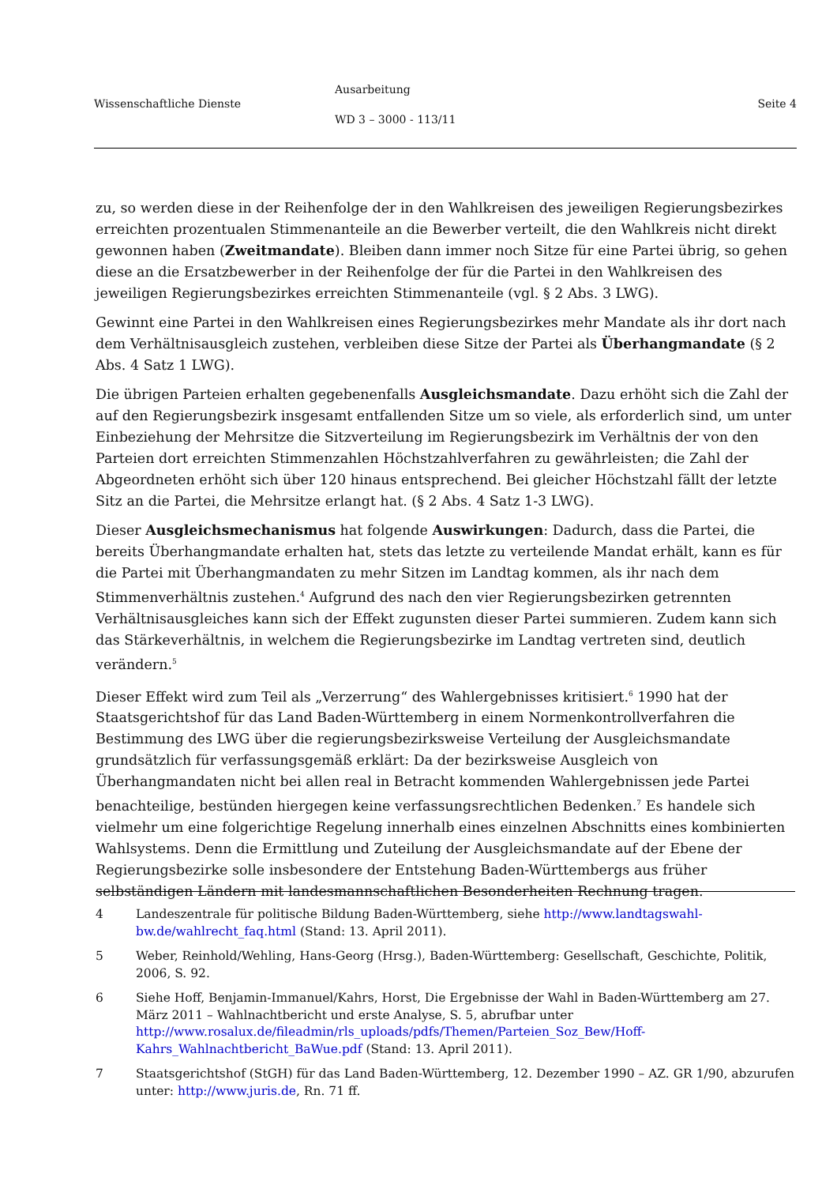Wissenschaftliche Dienste
Ausarbeitung
WD 3 – 3000 - 113/11
Seite 4
zu, so werden diese in der Reihenfolge der in den Wahlkreisen des jeweiligen Regierungsbezirkes erreichten prozentualen Stimmenanteile an die Bewerber verteilt, die den Wahlkreis nicht direkt gewonnen haben (Zweitmandate). Bleiben dann immer noch Sitze für eine Partei übrig, so gehen diese an die Ersatzbewerber in der Reihenfolge der für die Partei in den Wahlkreisen des jeweiligen Regierungsbezirkes erreichten Stimmenanteile (vgl. § 2 Abs. 3 LWG).
Gewinnt eine Partei in den Wahlkreisen eines Regierungsbezirkes mehr Mandate als ihr dort nach dem Verhältnisausgleich zustehen, verbleiben diese Sitze der Partei als Überhangmandate (§ 2 Abs. 4 Satz 1 LWG).
Die übrigen Parteien erhalten gegebenenfalls Ausgleichsmandate. Dazu erhöht sich die Zahl der auf den Regierungsbezirk insgesamt entfallenden Sitze um so viele, als erforderlich sind, um unter Einbeziehung der Mehrsitze die Sitzverteilung im Regierungsbezirk im Verhältnis der von den Parteien dort erreichten Stimmenzahlen Höchstzahlverfahren zu gewährleisten; die Zahl der Abgeordneten erhöht sich über 120 hinaus entsprechend. Bei gleicher Höchstzahl fällt der letzte Sitz an die Partei, die Mehrsitze erlangt hat. (§ 2 Abs. 4 Satz 1-3 LWG).
Dieser Ausgleichsmechanismus hat folgende Auswirkungen: Dadurch, dass die Partei, die bereits Überhangmandate erhalten hat, stets das letzte zu verteilende Mandat erhält, kann es für die Partei mit Überhangmandaten zu mehr Sitzen im Landtag kommen, als ihr nach dem Stimmenverhältnis zustehen.<sup>4</sup> Aufgrund des nach den vier Regierungsbezirken getrennten Verhältnisausgleiches kann sich der Effekt zugunsten dieser Partei summieren. Zudem kann sich das Stärkeverhältnis, in welchem die Regierungsbezirke im Landtag vertreten sind, deutlich verändern.<sup>5</sup>
Dieser Effekt wird zum Teil als „Verzerrung“ des Wahlergebnisses kritisiert.<sup>6</sup> 1990 hat der Staatsgerichtshof für das Land Baden-Württemberg in einem Normenkontrollverfahren die Bestimmung des LWG über die regierungsbezirksweise Verteilung der Ausgleichsmandate grundsätzlich für verfassungsgemäß erklärt: Da der bezirksweise Ausgleich von Überhangmandaten nicht bei allen real in Betracht kommenden Wahlergebnissen jede Partei benachteilige, bestünden hiergegen keine verfassungsrechtlichen Bedenken.<sup>7</sup> Es handele sich vielmehr um eine folgerichtige Regelung innerhalb eines einzelnen Abschnitts eines kombinierten Wahlsystems. Denn die Ermittlung und Zuteilung der Ausgleichsmandate auf der Ebene der Regierungsbezirke solle insbesondere der Entstehung Baden-Württembergs aus früher selbständigen Ländern mit landesmannschaftlichen Besonderheiten Rechnung tragen.
4 Landeszentrale für politische Bildung Baden-Württemberg, siehe http://www.landtagswahl-bw.de/wahlrecht_faq.html (Stand: 13. April 2011).
5 Weber, Reinhold/Wehling, Hans-Georg (Hrsg.), Baden-Württemberg: Gesellschaft, Geschichte, Politik, 2006, S. 92.
6 Siehe Hoff, Benjamin-Immanuel/Kahrs, Horst, Die Ergebnisse der Wahl in Baden-Württemberg am 27. März 2011 – Wahlnachtbericht und erste Analyse, S. 5, abrufbar unter http://www.rosalux.de/fileadmin/rls_uploads/pdfs/Themen/Parteien_Soz_Bew/Hoff-Kahrs_Wahlnachtbericht_BaWue.pdf (Stand: 13. April 2011).
7 Staatsgerichtshof (StGH) für das Land Baden-Württemberg, 12. Dezember 1990 – AZ. GR 1/90, abzurufen unter: http://www.juris.de, Rn. 71 ff.